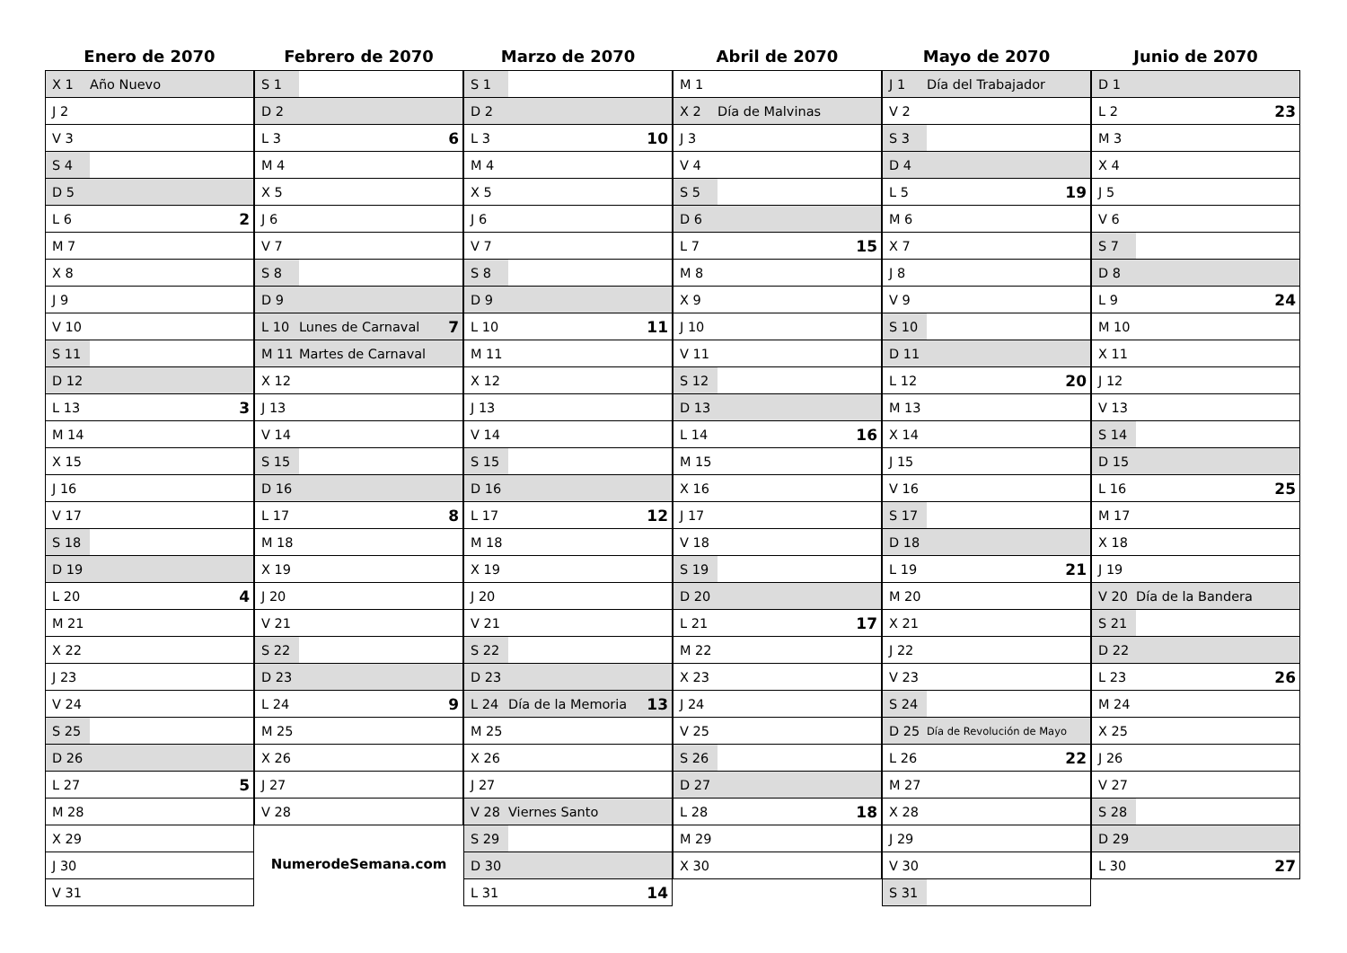Enero de 2070
| X 1 | Año Nuevo | |
| J 2 | | |
| V 3 | | |
| S 4 | | |
| D 5 | | |
| L 6 | | 2 |
| M 7 | | |
| X 8 | | |
| J 9 | | |
| V 10 | | |
| S 11 | | |
| D 12 | | |
| L 13 | | 3 |
| M 14 | | |
| X 15 | | |
| J 16 | | |
| V 17 | | |
| S 18 | | |
| D 19 | | |
| L 20 | | 4 |
| M 21 | | |
| X 22 | | |
| J 23 | | |
| V 24 | | |
| S 25 | | |
| D 26 | | |
| L 27 | | 5 |
| M 28 | | |
| X 29 | | |
| J 30 | | |
| V 31 | | |
Febrero de 2070
| S 1 | | |
| D 2 | | |
| L 3 | | 6 |
| M 4 | | |
| X 5 | | |
| J 6 | | |
| V 7 | | |
| S 8 | | |
| D 9 | | |
| L 10 | Lunes de Carnaval | 7 |
| M 11 | Martes de Carnaval | |
| X 12 | | |
| J 13 | | |
| V 14 | | |
| S 15 | | |
| D 16 | | |
| L 17 | | 8 |
| M 18 | | |
| X 19 | | |
| J 20 | | |
| V 21 | | |
| S 22 | | |
| D 23 | | |
| L 24 | | 9 |
| M 25 | | |
| X 26 | | |
| J 27 | | |
| V 28 | | |
NumerodeSemana.com
Marzo de 2070
| S 1 | | |
| D 2 | | |
| L 3 | | 10 |
| M 4 | | |
| X 5 | | |
| J 6 | | |
| V 7 | | |
| S 8 | | |
| D 9 | | |
| L 10 | | 11 |
| M 11 | | |
| X 12 | | |
| J 13 | | |
| V 14 | | |
| S 15 | | |
| D 16 | | |
| L 17 | | 12 |
| M 18 | | |
| X 19 | | |
| J 20 | | |
| V 21 | | |
| S 22 | | |
| D 23 | | |
| L 24 | Día de la Memoria | 13 |
| M 25 | | |
| X 26 | | |
| J 27 | | |
| V 28 | Viernes Santo | |
| S 29 | | |
| D 30 | | |
| L 31 | | 14 |
Abril de 2070
| M 1 | | |
| X 2 | Día de Malvinas | |
| J 3 | | |
| V 4 | | |
| S 5 | | |
| D 6 | | |
| L 7 | | 15 |
| M 8 | | |
| X 9 | | |
| J 10 | | |
| V 11 | | |
| S 12 | | |
| D 13 | | |
| L 14 | | 16 |
| M 15 | | |
| X 16 | | |
| J 17 | | |
| V 18 | | |
| S 19 | | |
| D 20 | | |
| L 21 | | 17 |
| M 22 | | |
| X 23 | | |
| J 24 | | |
| V 25 | | |
| S 26 | | |
| D 27 | | |
| L 28 | | 18 |
| M 29 | | |
| X 30 | | |
Mayo de 2070
| J 1 | Día del Trabajador | |
| V 2 | | |
| S 3 | | |
| D 4 | | |
| L 5 | | 19 |
| M 6 | | |
| X 7 | | |
| J 8 | | |
| V 9 | | |
| S 10 | | |
| D 11 | | |
| L 12 | | 20 |
| M 13 | | |
| X 14 | | |
| J 15 | | |
| V 16 | | |
| S 17 | | |
| D 18 | | |
| L 19 | | 21 |
| M 20 | | |
| X 21 | | |
| J 22 | | |
| V 23 | | |
| S 24 | | |
| D 25 | Día de Revolución de Mayo | |
| L 26 | | 22 |
| M 27 | | |
| X 28 | | |
| J 29 | | |
| V 30 | | |
| S 31 | | |
Junio de 2070
| D 1 | | |
| L 2 | | 23 |
| M 3 | | |
| X 4 | | |
| J 5 | | |
| V 6 | | |
| S 7 | | |
| D 8 | | |
| L 9 | | 24 |
| M 10 | | |
| X 11 | | |
| J 12 | | |
| V 13 | | |
| S 14 | | |
| D 15 | | |
| L 16 | | 25 |
| M 17 | | |
| X 18 | | |
| J 19 | | |
| V 20 | Día de la Bandera | |
| S 21 | | |
| D 22 | | |
| L 23 | | 26 |
| M 24 | | |
| X 25 | | |
| J 26 | | |
| V 27 | | |
| S 28 | | |
| D 29 | | |
| L 30 | | 27 |